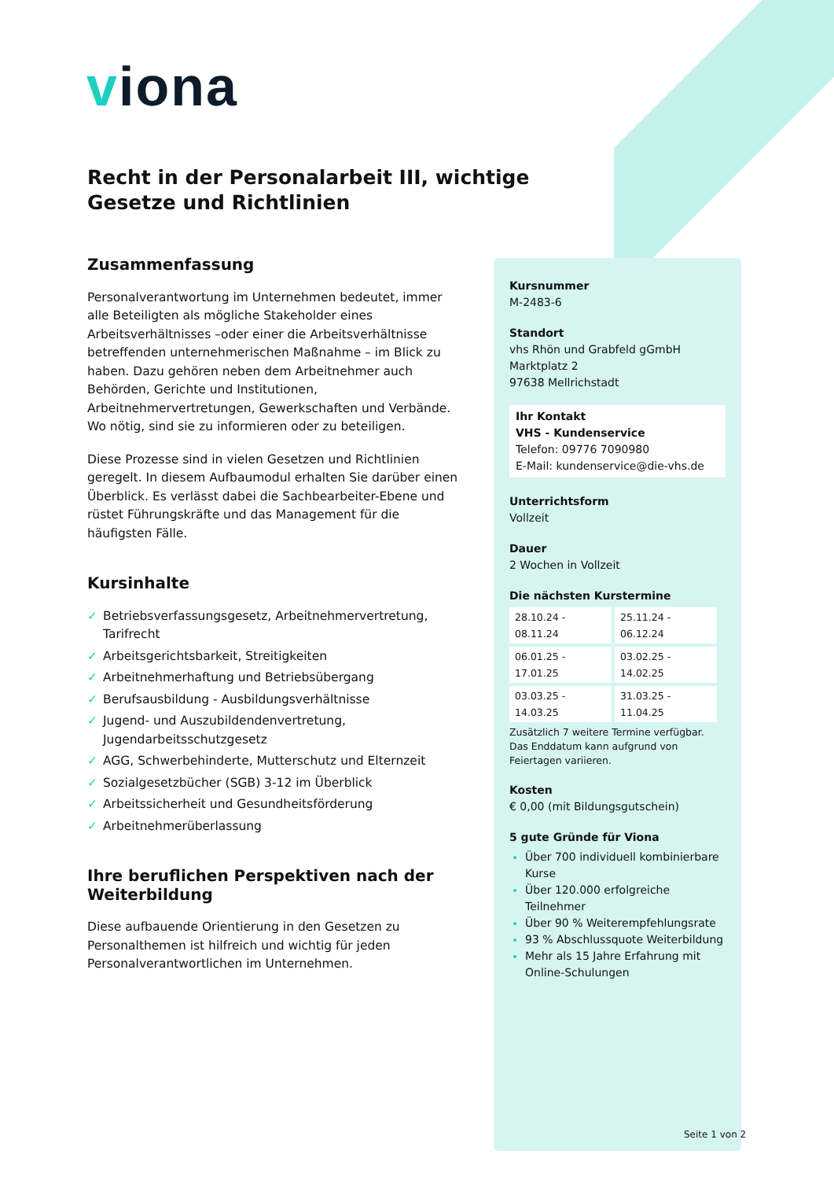viona
Recht in der Personalarbeit III, wichtige Gesetze und Richtlinien
Zusammenfassung
Personalverantwortung im Unternehmen bedeutet, immer alle Beteiligten als mögliche Stakeholder eines Arbeitsverhältnisses –oder einer die Arbeitsverhältnisse betreffenden unternehmerischen Maßnahme – im Blick zu haben. Dazu gehören neben dem Arbeitnehmer auch Behörden, Gerichte und Institutionen, Arbeitnehmervertretungen, Gewerkschaften und Verbände. Wo nötig, sind sie zu informieren oder zu beteiligen.
Diese Prozesse sind in vielen Gesetzen und Richtlinien geregelt. In diesem Aufbaumodul erhalten Sie darüber einen Überblick. Es verlässt dabei die Sachbearbeiter-Ebene und rüstet Führungskräfte und das Management für die häufigsten Fälle.
Kursinhalte
✓ Betriebsverfassungsgesetz, Arbeitnehmervertretung, Tarifrecht
✓ Arbeitsgerichtsbarkeit, Streitigkeiten
✓ Arbeitnehmerhaftung und Betriebsübergang
✓ Berufsausbildung - Ausbildungsverhältnisse
✓ Jugend- und Auszubildendenvertretung, Jugendarbeitsschutzgesetz
✓ AGG, Schwerbehinderte, Mutterschutz und Elternzeit
✓ Sozialgesetzbücher (SGB) 3-12 im Überblick
✓ Arbeitssicherheit und Gesundheitsförderung
✓ Arbeitnehmerüberlassung
Ihre beruflichen Perspektiven nach der Weiterbildung
Diese aufbauende Orientierung in den Gesetzen zu Personalthemen ist hilfreich und wichtig für jeden Personalverantwortlichen im Unternehmen.
Kursnummer
M-2483-6
Standort
vhs Rhön und Grabfeld gGmbH
Marktplatz 2
97638 Mellrichstadt
Ihr Kontakt
VHS - Kundenservice
Telefon: 09776 7090980
E-Mail: kundenservice@die-vhs.de
Unterrichtsform
Vollzeit
Dauer
2 Wochen in Vollzeit
Die nächsten Kurstermine
| 28.10.24 - 08.11.24 | 25.11.24 - 06.12.24 |
| 06.01.25 - 17.01.25 | 03.02.25 - 14.02.25 |
| 03.03.25 - 14.03.25 | 31.03.25 - 11.04.25 |
Zusätzlich 7 weitere Termine verfügbar.
Das Enddatum kann aufgrund von Feiertagen variieren.
Kosten
€ 0,00 (mit Bildungsgutschein)
5 gute Gründe für Viona
Über 700 individuell kombinierbare Kurse
Über 120.000 erfolgreiche Teilnehmer
Über 90 % Weiterempfehlungsrate
93 % Abschlussquote Weiterbildung
Mehr als 15 Jahre Erfahrung mit Online-Schulungen
Seite 1 von 2